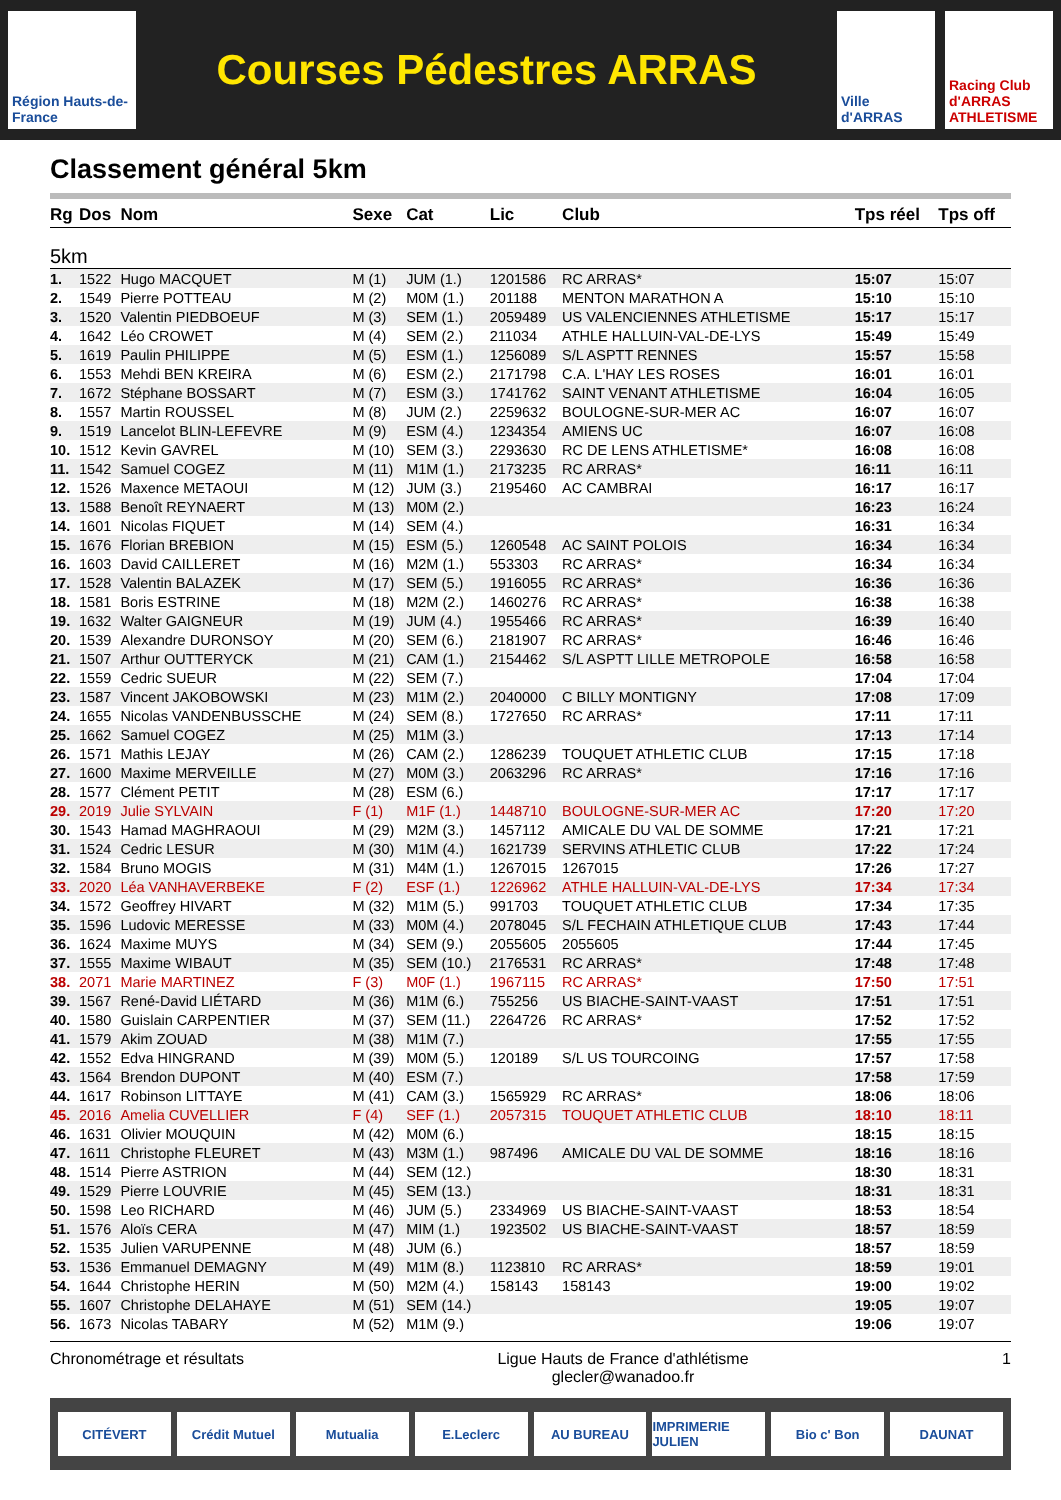Région Hauts-de-France
Courses Pédestres ARRAS
Ville d'ARRAS
Racing Club d'ARRAS ATHLETISME
Classement général 5km
| Rg | Dos | Nom | Sexe | Cat | Lic | Club | Tps réel | Tps off |
| --- | --- | --- | --- | --- | --- | --- | --- | --- |
| 5km | | | | | | | | |
| 1. | 1522 | Hugo MACQUET | M (1) | JUM (1.) | 1201586 | RC ARRAS* | 15:07 | 15:07 |
| 2. | 1549 | Pierre POTTEAU | M (2) | M0M (1.) | 201188 | MENTON MARATHON A | 15:10 | 15:10 |
| 3. | 1520 | Valentin PIEDBOEUF | M (3) | SEM (1.) | 2059489 | US VALENCIENNES ATHLETISME | 15:17 | 15:17 |
| 4. | 1642 | Léo CROWET | M (4) | SEM (2.) | 211034 | ATHLE HALLUIN-VAL-DE-LYS | 15:49 | 15:49 |
| 5. | 1619 | Paulin PHILIPPE | M (5) | ESM (1.) | 1256089 | S/L ASPTT RENNES | 15:57 | 15:58 |
| 6. | 1553 | Mehdi BEN KREIRA | M (6) | ESM (2.) | 2171798 | C.A. L'HAY LES ROSES | 16:01 | 16:01 |
| 7. | 1672 | Stéphane BOSSART | M (7) | ESM (3.) | 1741762 | SAINT VENANT ATHLETISME | 16:04 | 16:05 |
| 8. | 1557 | Martin ROUSSEL | M (8) | JUM (2.) | 2259632 | BOULOGNE-SUR-MER AC | 16:07 | 16:07 |
| 9. | 1519 | Lancelot BLIN-LEFEVRE | M (9) | ESM (4.) | 1234354 | AMIENS UC | 16:07 | 16:08 |
| 10. | 1512 | Kevin GAVREL | M (10) | SEM (3.) | 2293630 | RC DE LENS ATHLETISME* | 16:08 | 16:08 |
| 11. | 1542 | Samuel COGEZ | M (11) | M1M (1.) | 2173235 | RC ARRAS* | 16:11 | 16:11 |
| 12. | 1526 | Maxence METAOUI | M (12) | JUM (3.) | 2195460 | AC CAMBRAI | 16:17 | 16:17 |
| 13. | 1588 | Benoît REYNAERT | M (13) | M0M (2.) | | | 16:23 | 16:24 |
| 14. | 1601 | Nicolas FIQUET | M (14) | SEM (4.) | | | 16:31 | 16:34 |
| 15. | 1676 | Florian BREBION | M (15) | ESM (5.) | 1260548 | AC SAINT POLOIS | 16:34 | 16:34 |
| 16. | 1603 | David CAILLERET | M (16) | M2M (1.) | 553303 | RC ARRAS* | 16:34 | 16:34 |
| 17. | 1528 | Valentin BALAZEK | M (17) | SEM (5.) | 1916055 | RC ARRAS* | 16:36 | 16:36 |
| 18. | 1581 | Boris ESTRINE | M (18) | M2M (2.) | 1460276 | RC ARRAS* | 16:38 | 16:38 |
| 19. | 1632 | Walter GAIGNEUR | M (19) | JUM (4.) | 1955466 | RC ARRAS* | 16:39 | 16:40 |
| 20. | 1539 | Alexandre DURONSOY | M (20) | SEM (6.) | 2181907 | RC ARRAS* | 16:46 | 16:46 |
| 21. | 1507 | Arthur OUTTERYCK | M (21) | CAM (1.) | 2154462 | S/L ASPTT LILLE METROPOLE | 16:58 | 16:58 |
| 22. | 1559 | Cedric SUEUR | M (22) | SEM (7.) | | | 17:04 | 17:04 |
| 23. | 1587 | Vincent JAKOBOWSKI | M (23) | M1M (2.) | 2040000 | C BILLY MONTIGNY | 17:08 | 17:09 |
| 24. | 1655 | Nicolas VANDENBUSSCHE | M (24) | SEM (8.) | 1727650 | RC ARRAS* | 17:11 | 17:11 |
| 25. | 1662 | Samuel COGEZ | M (25) | M1M (3.) | | | 17:13 | 17:14 |
| 26. | 1571 | Mathis LEJAY | M (26) | CAM (2.) | 1286239 | TOUQUET ATHLETIC CLUB | 17:15 | 17:18 |
| 27. | 1600 | Maxime MERVEILLE | M (27) | M0M (3.) | 2063296 | RC ARRAS* | 17:16 | 17:16 |
| 28. | 1577 | Clément PETIT | M (28) | ESM (6.) | | | 17:17 | 17:17 |
| 29. | 2019 | Julie SYLVAIN | F (1) | M1F (1.) | 1448710 | BOULOGNE-SUR-MER AC | 17:20 | 17:20 |
| 30. | 1543 | Hamad MAGHRAOUI | M (29) | M2M (3.) | 1457112 | AMICALE DU VAL DE SOMME | 17:21 | 17:21 |
| 31. | 1524 | Cedric LESUR | M (30) | M1M (4.) | 1621739 | SERVINS ATHLETIC CLUB | 17:22 | 17:24 |
| 32. | 1584 | Bruno MOGIS | M (31) | M4M (1.) | 1267015 | 1267015 | 17:26 | 17:27 |
| 33. | 2020 | Léa VANHAVERBEKE | F (2) | ESF (1.) | 1226962 | ATHLE HALLUIN-VAL-DE-LYS | 17:34 | 17:34 |
| 34. | 1572 | Geoffrey HIVART | M (32) | M1M (5.) | 991703 | TOUQUET ATHLETIC CLUB | 17:34 | 17:35 |
| 35. | 1596 | Ludovic MERESSE | M (33) | M0M (4.) | 2078045 | S/L FECHAIN ATHLETIQUE CLUB | 17:43 | 17:44 |
| 36. | 1624 | Maxime MUYS | M (34) | SEM (9.) | 2055605 | 2055605 | 17:44 | 17:45 |
| 37. | 1555 | Maxime WIBAUT | M (35) | SEM (10.) | 2176531 | RC ARRAS* | 17:48 | 17:48 |
| 38. | 2071 | Marie MARTINEZ | F (3) | M0F (1.) | 1967115 | RC ARRAS* | 17:50 | 17:51 |
| 39. | 1567 | René-David LIÉTARD | M (36) | M1M (6.) | 755256 | US BIACHE-SAINT-VAAST | 17:51 | 17:51 |
| 40. | 1580 | Guislain CARPENTIER | M (37) | SEM (11.) | 2264726 | RC ARRAS* | 17:52 | 17:52 |
| 41. | 1579 | Akim ZOUAD | M (38) | M1M (7.) | | | 17:55 | 17:55 |
| 42. | 1552 | Edva HINGRAND | M (39) | M0M (5.) | 120189 | S/L US TOURCOING | 17:57 | 17:58 |
| 43. | 1564 | Brendon DUPONT | M (40) | ESM (7.) | | | 17:58 | 17:59 |
| 44. | 1617 | Robinson LITTAYE | M (41) | CAM (3.) | 1565929 | RC ARRAS* | 18:06 | 18:06 |
| 45. | 2016 | Amelia CUVELLIER | F (4) | SEF (1.) | 2057315 | TOUQUET ATHLETIC CLUB | 18:10 | 18:11 |
| 46. | 1631 | Olivier MOUQUIN | M (42) | M0M (6.) | | | 18:15 | 18:15 |
| 47. | 1611 | Christophe FLEURET | M (43) | M3M (1.) | 987496 | AMICALE DU VAL DE SOMME | 18:16 | 18:16 |
| 48. | 1514 | Pierre ASTRION | M (44) | SEM (12.) | | | 18:30 | 18:31 |
| 49. | 1529 | Pierre LOUVRIE | M (45) | SEM (13.) | | | 18:31 | 18:31 |
| 50. | 1598 | Leo RICHARD | M (46) | JUM (5.) | 2334969 | US BIACHE-SAINT-VAAST | 18:53 | 18:54 |
| 51. | 1576 | Aloïs CERA | M (47) | MIM (1.) | 1923502 | US BIACHE-SAINT-VAAST | 18:57 | 18:59 |
| 52. | 1535 | Julien VARUPENNE | M (48) | JUM (6.) | | | 18:57 | 18:59 |
| 53. | 1536 | Emmanuel DEMAGNY | M (49) | M1M (8.) | 1123810 | RC ARRAS* | 18:59 | 19:01 |
| 54. | 1644 | Christophe HERIN | M (50) | M2M (4.) | 158143 | 158143 | 19:00 | 19:02 |
| 55. | 1607 | Christophe DELAHAYE | M (51) | SEM (14.) | | | 19:05 | 19:07 |
| 56. | 1673 | Nicolas TABARY | M (52) | M1M (9.) | | | 19:06 | 19:07 |
Chronométrage et résultats Ligue Hauts de France d'athlétisme
glecler@wanadoo.fr 1
CITÉVERT Crédit Mutuel Mutualia E.Leclerc AU BUREAU IMPRIMERIE JULIEN Bio c' Bon DAUNAT